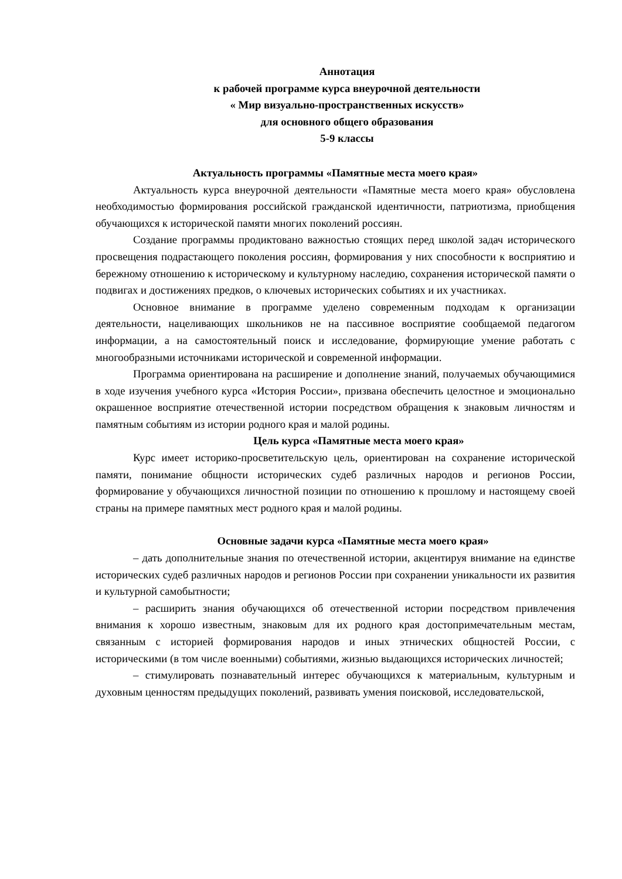Аннотация
к рабочей программе курса внеурочной деятельности
« Мир визуально-пространственных искусств»
для основного общего образования
5-9 классы
Актуальность программы «Памятные места моего края»
Актуальность курса внеурочной деятельности «Памятные места моего края» обусловлена необходимостью формирования российской гражданской идентичности, патриотизма, приобщения обучающихся к исторической памяти многих поколений россиян.
Создание программы продиктовано важностью стоящих перед школой задач исторического просвещения подрастающего поколения россиян, формирования у них способности к восприятию и бережному отношению к историческому и культурному наследию, сохранения исторической памяти о подвигах и достижениях предков, о ключевых исторических событиях и их участниках.
Основное внимание в программе уделено современным подходам к организации деятельности, нацеливающих школьников не на пассивное восприятие сообщаемой педагогом информации, а на самостоятельный поиск и исследование, формирующие умение работать с многообразными источниками исторической и современной информации.
Программа ориентирована на расширение и дополнение знаний, получаемых обучающимися в ходе изучения учебного курса «История России», призвана обеспечить целостное и эмоционально окрашенное восприятие отечественной истории посредством обращения к знаковым личностям и памятным событиям из истории родного края и малой родины.
Цель курса «Памятные места моего края»
Курс имеет историко-просветительскую цель, ориентирован на сохранение исторической памяти, понимание общности исторических судеб различных народов и регионов России, формирование у обучающихся личностной позиции по отношению к прошлому и настоящему своей страны на примере памятных мест родного края и малой родины.
Основные задачи курса «Памятные места моего края»
– дать дополнительные знания по отечественной истории, акцентируя внимание на единстве исторических судеб различных народов и регионов России при сохранении уникальности их развития и культурной самобытности;
– расширить знания обучающихся об отечественной истории посредством привлечения внимания к хорошо известным, знаковым для их родного края достопримечательным местам, связанным с историей формирования народов и иных этнических общностей России, с историческими (в том числе военными) событиями, жизнью выдающихся исторических личностей;
– стимулировать познавательный интерес обучающихся к материальным, культурным и духовным ценностям предыдущих поколений, развивать умения поисковой, исследовательской,